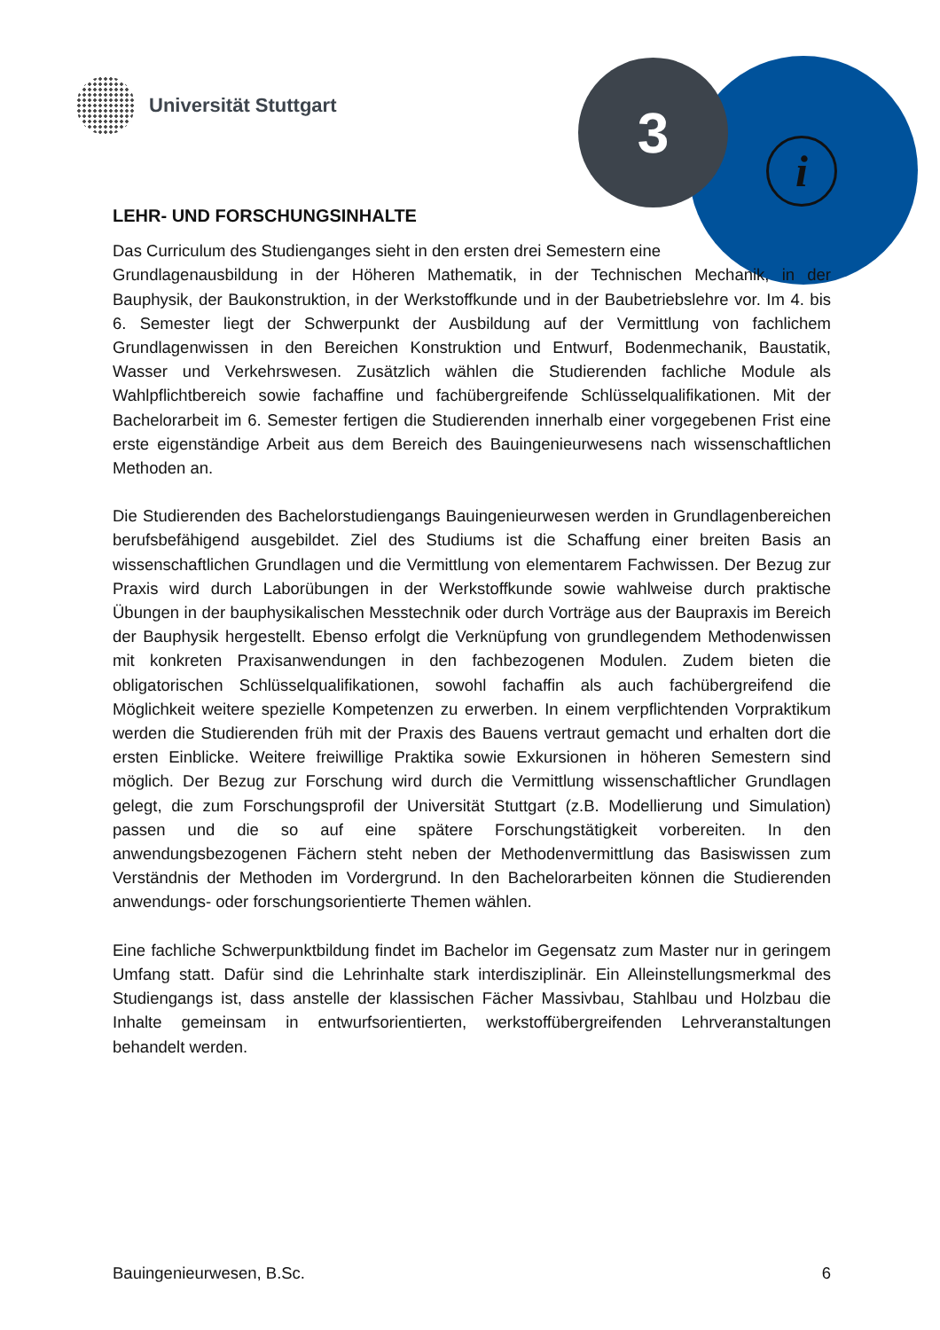Universität Stuttgart 3
i
LEHR- UND FORSCHUNGSINHALTE
Das Curriculum des Studienganges sieht in den ersten drei Semestern eine
Grundlagenausbildung in der Höheren Mathematik, in der Technischen Mechanik, in der Bauphysik, der Baukonstruktion, in der Werkstoffkunde und in der Baubetriebslehre vor. Im 4. bis 6. Semester liegt der Schwerpunkt der Ausbildung auf der Vermittlung von fachlichem Grundlagenwissen in den Bereichen Konstruktion und Entwurf, Bodenmechanik, Baustatik, Wasser und Verkehrswesen. Zusätzlich wählen die Studierenden fachliche Module als Wahlpflichtbereich sowie fachaffine und fachübergreifende Schlüsselqualifikationen. Mit der Bachelorarbeit im 6. Semester fertigen die Studierenden innerhalb einer vorgegebenen Frist eine erste eigenständige Arbeit aus dem Bereich des Bauingenieurwesens nach wissenschaftlichen Methoden an.
Die Studierenden des Bachelorstudiengangs Bauingenieurwesen werden in Grundlagenbereichen berufsbefähigend ausgebildet. Ziel des Studiums ist die Schaffung einer breiten Basis an wissenschaftlichen Grundlagen und die Vermittlung von elementarem Fachwissen. Der Bezug zur Praxis wird durch Laborübungen in der Werkstoffkunde sowie wahlweise durch praktische Übungen in der bauphysikalischen Messtechnik oder durch Vorträge aus der Baupraxis im Bereich der Bauphysik hergestellt. Ebenso erfolgt die Verknüpfung von grundlegendem Methodenwissen mit konkreten Praxisanwendungen in den fachbezogenen Modulen. Zudem bieten die obligatorischen Schlüsselqualifikationen, sowohl fachaffin als auch fachübergreifend die Möglichkeit weitere spezielle Kompetenzen zu erwerben. In einem verpflichtenden Vorpraktikum werden die Studierenden früh mit der Praxis des Bauens vertraut gemacht und erhalten dort die ersten Einblicke. Weitere freiwillige Praktika sowie Exkursionen in höheren Semestern sind möglich. Der Bezug zur Forschung wird durch die Vermittlung wissenschaftlicher Grundlagen gelegt, die zum Forschungsprofil der Universität Stuttgart (z.B. Modellierung und Simulation) passen und die so auf eine spätere Forschungstätigkeit vorbereiten. In den anwendungsbezogenen Fächern steht neben der Methodenvermittlung das Basiswissen zum Verständnis der Methoden im Vordergrund. In den Bachelorarbeiten können die Studierenden anwendungs- oder forschungsorientierte Themen wählen.
Eine fachliche Schwerpunktbildung findet im Bachelor im Gegensatz zum Master nur in geringem Umfang statt. Dafür sind die Lehrinhalte stark interdisziplinär. Ein Alleinstellungsmerkmal des Studiengangs ist, dass anstelle der klassischen Fächer Massivbau, Stahlbau und Holzbau die Inhalte gemeinsam in entwurfsorientierten, werkstoffübergreifenden Lehrveranstaltungen behandelt werden.
Bauingenieurwesen, B.Sc. 6